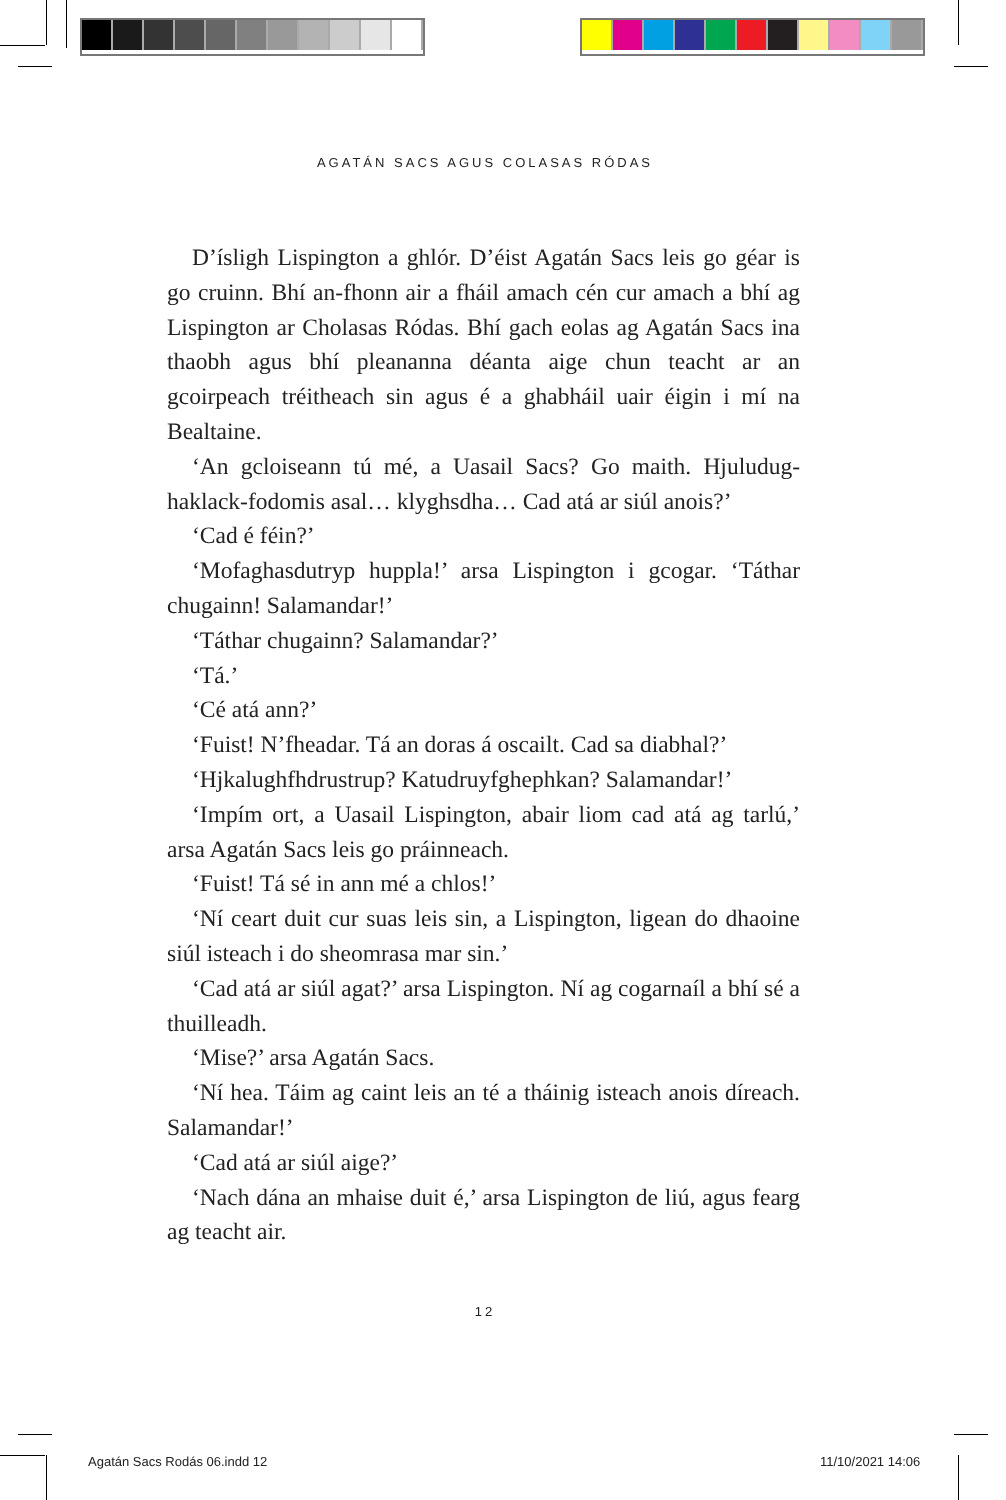AGATÁN SACS AGUS COLASAS RÓDAS
D’ísligh Lispington a ghlór. D’éist Agatán Sacs leis go géar is go cruinn. Bhí an-fhonn air a fháil amach cén cur amach a bhí ag Lispington ar Cholasas Ródas. Bhí gach eolas ag Agatán Sacs ina thaobh agus bhí pleananna déanta aige chun teacht ar an gcoirpeach tréitheach sin agus é a ghabháil uair éigin i mí na Bealtaine.
‘An gcloiseann tú mé, a Uasail Sacs? Go maith. Hjuludug-haklack-fodomis asal… klyghsdha… Cad atá ar siúl anois?’
‘Cad é féin?’
‘Mofaghasdutryp huppla!’ arsa Lispington i gcogar. ‘Táthar chugainn! Salamandar!’
‘Táthar chugainn? Salamandar?’
‘Tá.’
‘Cé atá ann?’
‘Fuist! N’fheadar. Tá an doras á oscailt. Cad sa diabhal?’
‘Hjkalughfhdrustrup? Katudruyfghephkan? Salamandar!’
‘Impím ort, a Uasail Lispington, abair liom cad atá ag tarlú,’ arsa Agatán Sacs leis go práinneach.
‘Fuist! Tá sé in ann mé a chlos!’
‘Ní ceart duit cur suas leis sin, a Lispington, ligean do dhaoine siúl isteach i do sheomrasa mar sin.’
‘Cad atá ar siúl agat?’ arsa Lispington. Ní ag cogarnaíl a bhí sé a thuilleadh.
‘Mise?’ arsa Agatán Sacs.
‘Ní hea. Táim ag caint leis an té a tháinig isteach anois díreach. Salamandar!’
‘Cad atá ar siúl aige?’
‘Nach dána an mhaise duit é,’ arsa Lispington de liú, agus fearg ag teacht air.
12
Agatán Sacs Rodás 06.indd 12 11/10/2021 14:06